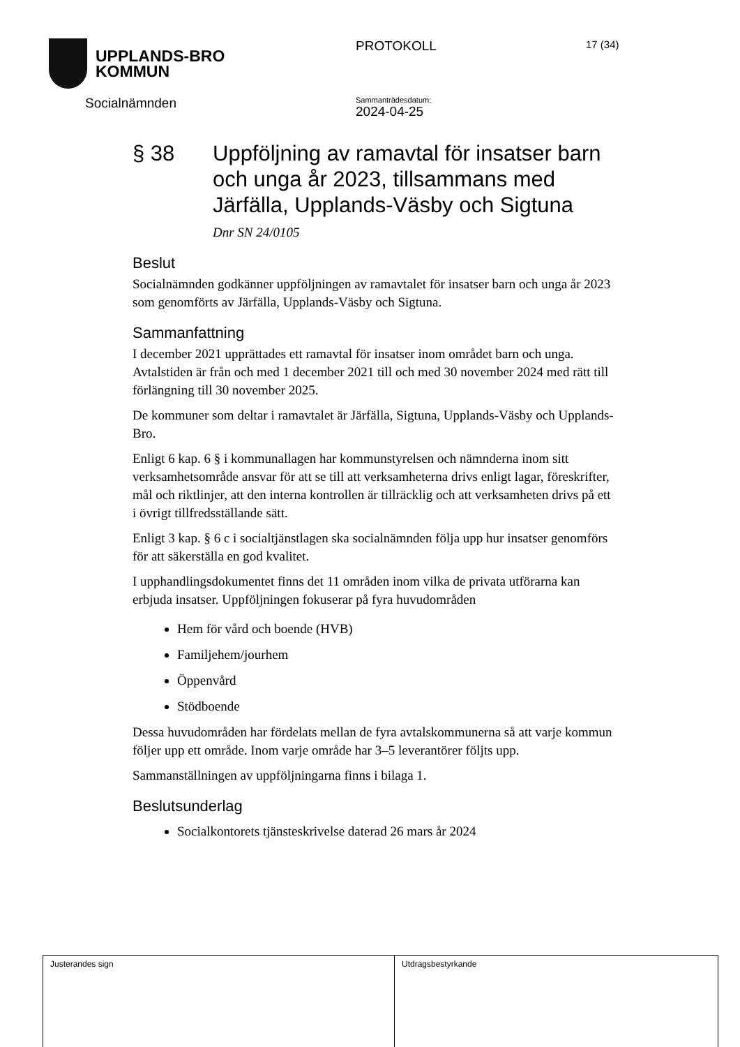UPPLANDS-BRO
KOMMUN
Socialnämnden
PROTOKOLL
Sammanträdesdatum:
2024-04-25
17 (34)
§ 38 Uppföljning av ramavtal för insatser barn och unga år 2023, tillsammans med Järfälla, Upplands-Väsby och Sigtuna
Dnr SN 24/0105
Beslut
Socialnämnden godkänner uppföljningen av ramavtalet för insatser barn och unga år 2023 som genomförts av Järfälla, Upplands-Väsby och Sigtuna.
Sammanfattning
I december 2021 upprättades ett ramavtal för insatser inom området barn och unga. Avtalstiden är från och med 1 december 2021 till och med 30 november 2024 med rätt till förlängning till 30 november 2025.
De kommuner som deltar i ramavtalet är Järfälla, Sigtuna, Upplands-Väsby och Upplands-Bro.
Enligt 6 kap. 6 § i kommunallagen har kommunstyrelsen och nämnderna inom sitt verksamhetsområde ansvar för att se till att verksamheterna drivs enligt lagar, föreskrifter, mål och riktlinjer, att den interna kontrollen är tillräcklig och att verksamheten drivs på ett i övrigt tillfredsställande sätt.
Enligt 3 kap. § 6 c i socialtjänstlagen ska socialnämnden följa upp hur insatser genomförs för att säkerställa en god kvalitet.
I upphandlingsdokumentet finns det 11 områden inom vilka de privata utförarna kan erbjuda insatser. Uppföljningen fokuserar på fyra huvudområden
Hem för vård och boende (HVB)
Familjehem/jourhem
Öppenvård
Stödboende
Dessa huvudområden har fördelats mellan de fyra avtalskommunerna så att varje kommun följer upp ett område. Inom varje område har 3–5 leverantörer följts upp.
Sammanställningen av uppföljningarna finns i bilaga 1.
Beslutsunderlag
Socialkontorets tjänsteskrivelse daterad 26 mars år 2024
Justerandes sign Utdragsbestyrkande